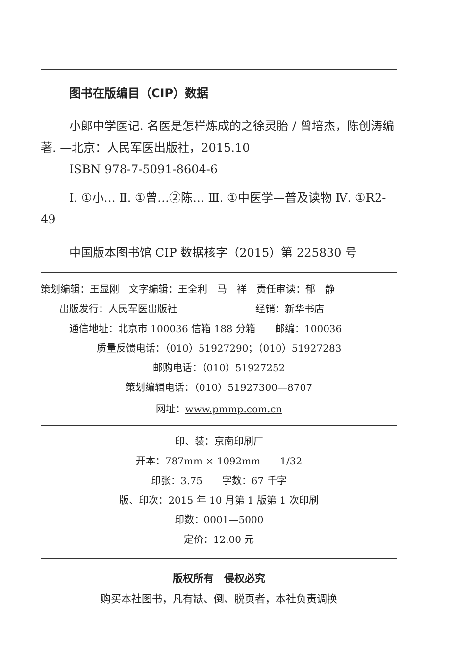图书在版编目（CIP）数据
小郎中学医记. 名医是怎样炼成的之徐灵胎 / 曾培杰，陈创涛编著. —北京：人民军医出版社，2015.10
ISBN 978-7-5091-8604-6
Ⅰ. ①小… Ⅱ. ①曾…②陈… Ⅲ. ①中医学—普及读物 Ⅳ. ①R2-49
中国版本图书馆 CIP 数据核字（2015）第 225830 号
策划编辑：王显刚　文字编辑：王全利　马　祥　责任审读：郁　静
出版发行：人民军医出版社　　　　　　　　经销：新华书店
通信地址：北京市 100036 信箱 188 分箱　　邮编：100036
质量反馈电话：（010）51927290；（010）51927283
邮购电话：（010）51927252
策划编辑电话：（010）51927300—8707
网址：www.pmmp.com.cn
印、装：京南印刷厂
开本：787mm × 1092mm　　1/32
印张：3.75　　字数：67 千字
版、印次：2015 年 10 月第 1 版第 1 次印刷
印数：0001—5000
定价：12.00 元
版权所有　侵权必究
购买本社图书，凡有缺、倒、脱页者，本社负责调换